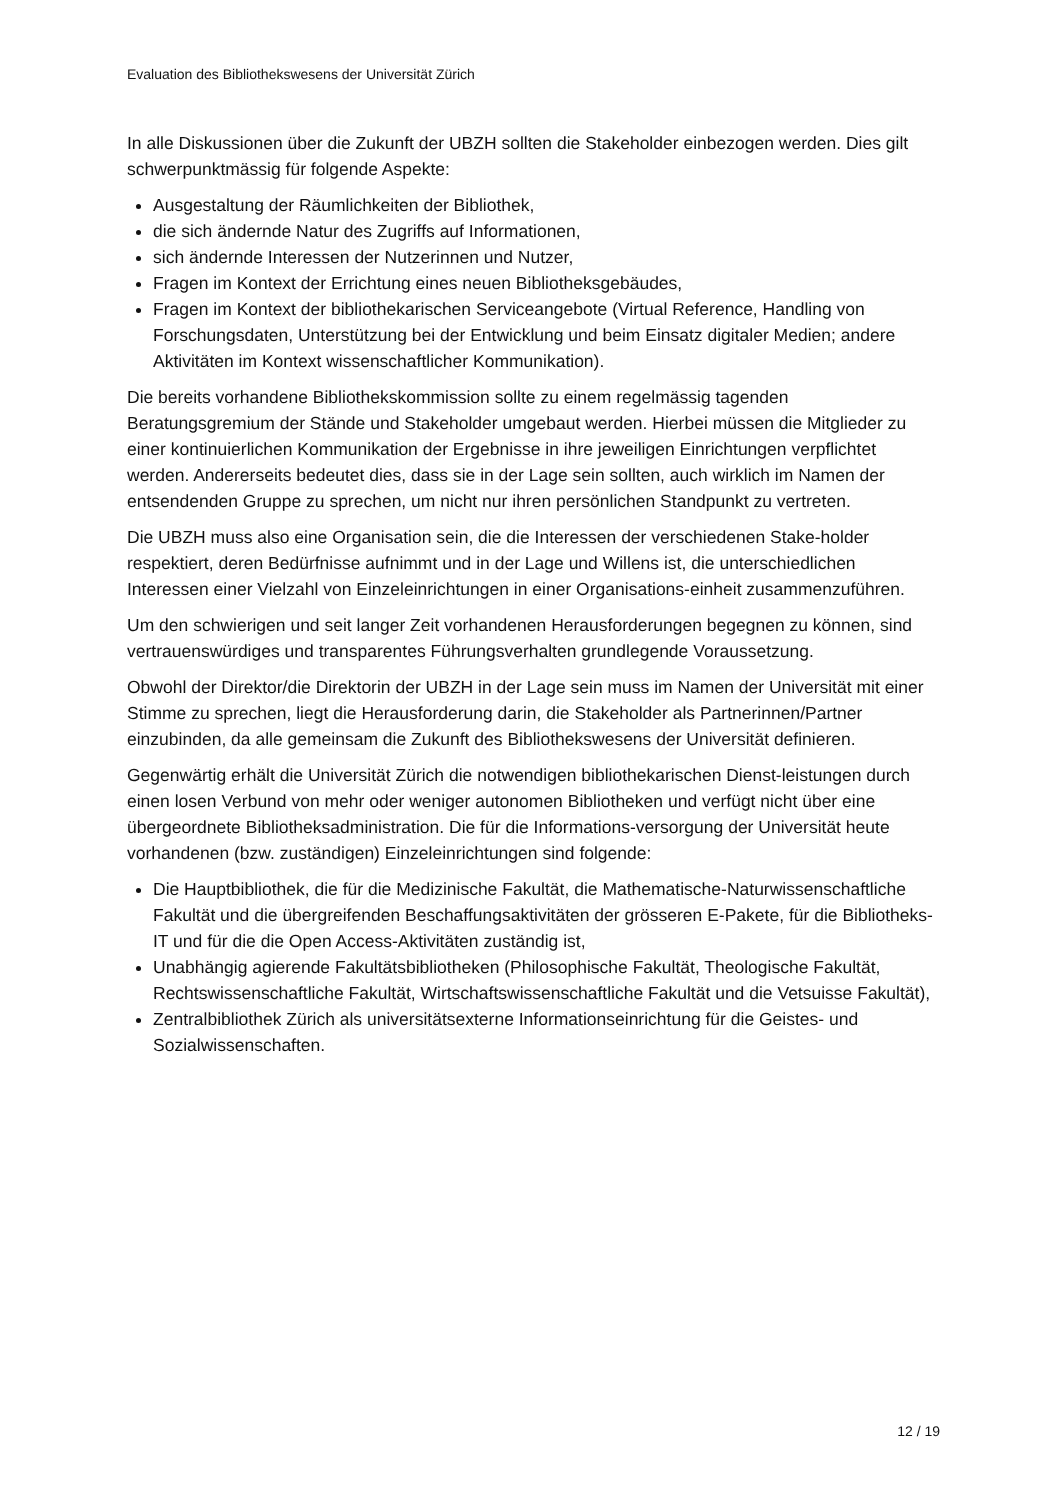Evaluation des Bibliothekswesens der Universität Zürich
In alle Diskussionen über die Zukunft der UBZH sollten die Stakeholder einbezogen werden. Dies gilt schwerpunktmässig für folgende Aspekte:
Ausgestaltung der Räumlichkeiten der Bibliothek,
die sich ändernde Natur des Zugriffs auf Informationen,
sich ändernde Interessen der Nutzerinnen und Nutzer,
Fragen im Kontext der Errichtung eines neuen Bibliotheksgebäudes,
Fragen im Kontext der bibliothekarischen Serviceangebote (Virtual Reference, Handling von Forschungsdaten, Unterstützung bei der Entwicklung und beim Einsatz digitaler Medien; andere Aktivitäten im Kontext wissenschaftlicher Kommunikation).
Die bereits vorhandene Bibliothekskommission sollte zu einem regelmässig tagenden Beratungsgremium der Stände und Stakeholder umgebaut werden. Hierbei müssen die Mitglieder zu einer kontinuierlichen Kommunikation der Ergebnisse in ihre jeweiligen Einrichtungen verpflichtet werden. Andererseits bedeutet dies, dass sie in der Lage sein sollten, auch wirklich im Namen der entsendenden Gruppe zu sprechen, um nicht nur ihren persönlichen Standpunkt zu vertreten.
Die UBZH muss also eine Organisation sein, die die Interessen der verschiedenen Stake-holder respektiert, deren Bedürfnisse aufnimmt und in der Lage und Willens ist, die unterschiedlichen Interessen einer Vielzahl von Einzeleinrichtungen in einer Organisations-einheit zusammenzuführen.
Um den schwierigen und seit langer Zeit vorhandenen Herausforderungen begegnen zu können, sind vertrauenswürdiges und transparentes Führungsverhalten grundlegende Voraussetzung.
Obwohl der Direktor/die Direktorin der UBZH in der Lage sein muss im Namen der Universität mit einer Stimme zu sprechen, liegt die Herausforderung darin, die Stakeholder als Partnerinnen/Partner einzubinden, da alle gemeinsam die Zukunft des Bibliothekswesens der Universität definieren.
Gegenwärtig erhält die Universität Zürich die notwendigen bibliothekarischen Dienst-leistungen durch einen losen Verbund von mehr oder weniger autonomen Bibliotheken und verfügt nicht über eine übergeordnete Bibliotheksadministration. Die für die Informations-versorgung der Universität heute vorhandenen (bzw. zuständigen) Einzeleinrichtungen sind folgende:
Die Hauptbibliothek, die für die Medizinische Fakultät, die Mathematische-Naturwissenschaftliche Fakultät und die übergreifenden Beschaffungsaktivitäten der grösseren E-Pakete, für die Bibliotheks-IT und für die die Open Access-Aktivitäten zuständig ist,
Unabhängig agierende Fakultätsbibliotheken (Philosophische Fakultät, Theologische Fakultät, Rechtswissenschaftliche Fakultät, Wirtschaftswissenschaftliche Fakultät und die Vetsuisse Fakultät),
Zentralbibliothek Zürich als universitätsexterne Informationseinrichtung für die Geistes- und Sozialwissenschaften.
12 / 19